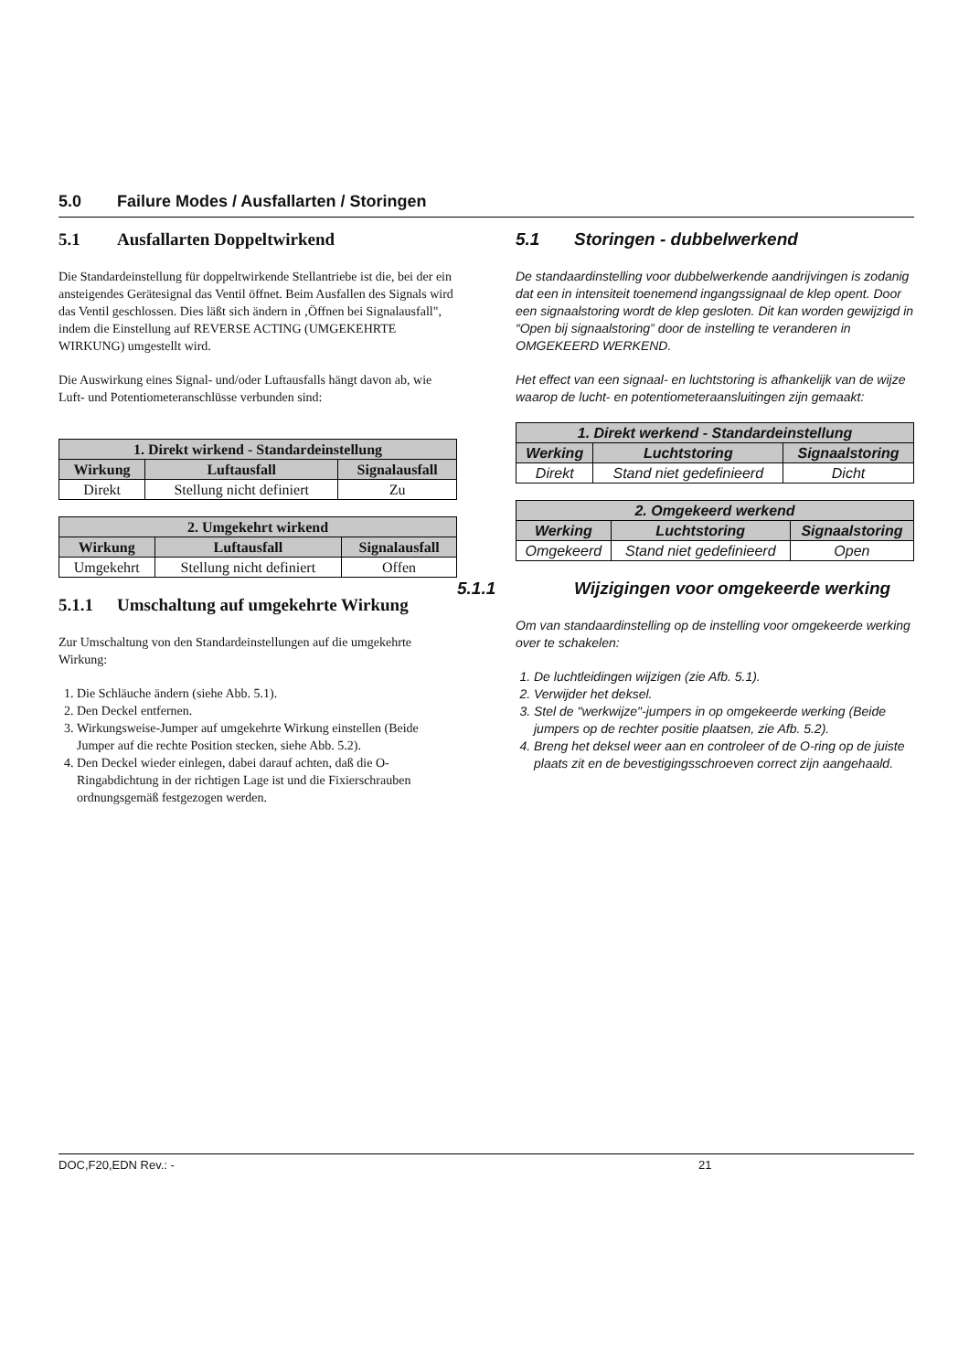5.0 Failure Modes / Ausfallarten / Storingen
5.1 Ausfallarten Doppeltwirkend
Die Standardeinstellung für doppeltwirkende Stellantriebe ist die, bei der ein ansteigendes Gerätesignal das Ventil öffnet. Beim Ausfallen des Signals wird das Ventil geschlossen. Dies läßt sich ändern in ‚Öffnen bei Signalausfall", indem die Einstellung auf REVERSE ACTING (UMGEKEHRTE WIRKUNG) umgestellt wird.
Die Auswirkung eines Signal- und/oder Luftausfalls hängt davon ab, wie Luft- und Potentiometeranschlüsse verbunden sind:
| 1. Direkt wirkend - Standardeinstellung | | |
| --- | --- | --- |
| Wirkung | Luftausfall | Signalausfall |
| Direkt | Stellung nicht definiert | Zu |
| 2. Umgekehrt wirkend | | |
| --- | --- | --- |
| Wirkung | Luftausfall | Signalausfall |
| Umgekehrt | Stellung nicht definiert | Offen |
5.1.1 Umschaltung auf umgekehrte Wirkung
Zur Umschaltung von den Standardeinstellungen auf die umgekehrte Wirkung:
1. Die Schläuche ändern (siehe Abb. 5.1).
2. Den Deckel entfernen.
3. Wirkungsweise-Jumper auf umgekehrte Wirkung einstellen (Beide Jumper auf die rechte Position stecken, siehe Abb. 5.2).
4. Den Deckel wieder einlegen, dabei darauf achten, daß die O-Ringabdichtung in der richtigen Lage ist und die Fixierschrauben ordnungsgemäß festgezogen werden.
5.1 Storingen - dubbelwerkend
De standaardinstelling voor dubbelwerkende aandrijvingen is zodanig dat een in intensiteit toenemend ingangssignaal de klep opent. Door een signaalstoring wordt de klep gesloten. Dit kan worden gewijzigd in “Open bij signaalstoring” door de instelling te veranderen in OMGEKEERD WERKEND.
Het effect van een signaal- en luchtstoring is afhankelijk van de wijze waarop de lucht- en potentiometeraansluitingen zijn gemaakt:
| 1. Direkt werkend - Standardeinstellung | | |
| --- | --- | --- |
| Werking | Luchtstoring | Signaalstoring |
| Direkt | Stand niet gedefinieerd | Dicht |
| 2. Omgekeerd werkend | | |
| --- | --- | --- |
| Werking | Luchtstoring | Signaalstoring |
| Omgekeerd | Stand niet gedefinieerd | Open |
5.1.1 Wijzigingen voor omgekeerde werking
Om van standaardinstelling op de instelling voor omgekeerde werking over te schakelen:
1. De luchtleidingen wijzigen (zie Afb. 5.1).
2. Verwijder het deksel.
3. Stel de "werkwijze"-jumpers in op omgekeerde werking (Beide jumpers op de rechter positie plaatsen, zie Afb. 5.2).
4. Breng het deksel weer aan en controleer of de O-ring op de juiste plaats zit en de bevestigingsschroeven correct zijn aangehaald.
DOC,F20,EDN Rev.: - 21